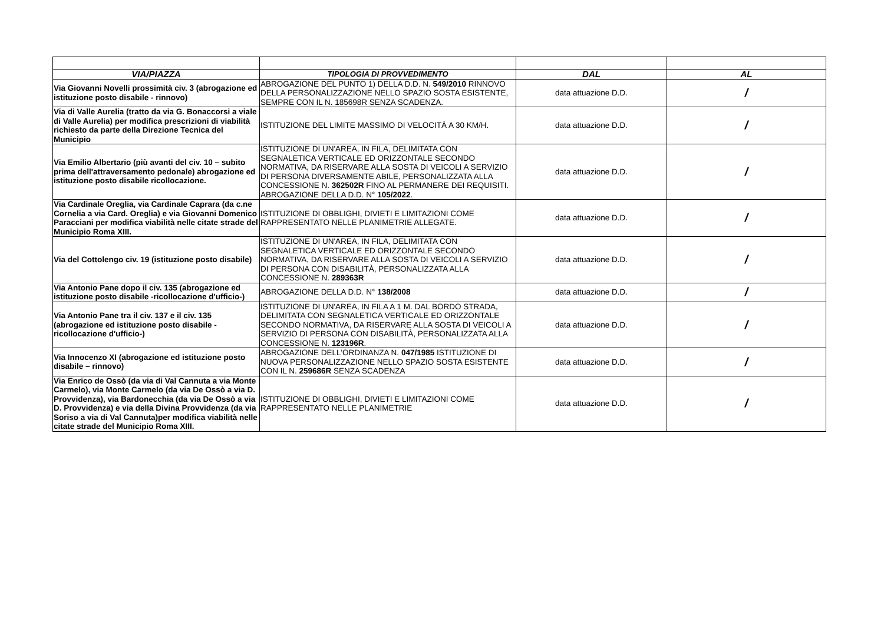| VIA/PIAZZA | TIPOLOGIA DI PROVVEDIMENTO | DAL | AL |
| --- | --- | --- | --- |
| Via Giovanni Novelli prossimità civ. 3 (abrogazione ed istituzione posto disabile - rinnovo) | ABROGAZIONE DEL PUNTO 1) DELLA D.D. N. 549/2010 RINNOVO DELLA PERSONALIZZAZIONE NELLO SPAZIO SOSTA ESISTENTE, SEMPRE CON IL N. 185698R SENZA SCADENZA. | data attuazione D.D. | / |
| Via di Valle Aurelia (tratto da via G. Bonaccorsi a viale di Valle Aurelia) per modifica prescrizioni di viabilità richiesto da parte della Direzione Tecnica del Municipio | ISTITUZIONE DEL LIMITE MASSIMO DI VELOCITÀ A 30 KM/H. | data attuazione D.D. | / |
| Via Emilio Albertario (più avanti del civ. 10 – subito prima dell'attraversamento pedonale) abrogazione ed istituzione posto disabile ricollocazione. | ISTITUZIONE DI UN'AREA, IN FILA, DELIMITATA CON SEGNALETICA VERTICALE ED ORIZZONTALE SECONDO NORMATIVA, DA RISERVARE ALLA SOSTA DI VEICOLI A SERVIZIO DI PERSONA DIVERSAMENTE ABILE, PERSONALIZZATA ALLA CONCESSIONE N. 362502R FINO AL PERMANERE DEI REQUISITI. ABROGAZIONE DELLA D.D. N° 105/2022 . | data attuazione D.D. | / |
| Via Cardinale Oreglia, via Cardinale Caprara (da c.ne Cornelia a via Card. Oreglia) e via Giovanni Domenico Paracciani per modifica viabilità nelle citate strade del Municipio Roma XIII. | ISTITUZIONE DI OBBLIGHI, DIVIETI E LIMITAZIONI COME RAPPRESENTATO NELLE PLANIMETRIE ALLEGATE. | data attuazione D.D. | / |
| Via del Cottolengo civ. 19 (istituzione posto disabile) | ISTITUZIONE DI UN'AREA, IN FILA, DELIMITATA CON SEGNALETICA VERTICALE ED ORIZZONTALE SECONDO NORMATIVA, DA RISERVARE ALLA SOSTA DI VEICOLI A SERVIZIO DI PERSONA CON DISABILITÀ, PERSONALIZZATA ALLA CONCESSIONE N. 289363R | data attuazione D.D. | / |
| Via Antonio Pane dopo il civ. 135 (abrogazione ed istituzione posto disabile -ricollocazione d'ufficio-) | ABROGAZIONE DELLA D.D. N° 138/2008 | data attuazione D.D. | / |
| Via Antonio Pane tra il civ. 137 e il civ. 135 (abrogazione ed istituzione posto disabile - ricollocazione d'ufficio-) | ISTITUZIONE DI UN'AREA, IN FILA A 1 M. DAL BORDO STRADA, DELIMITATA CON SEGNALETICA VERTICALE ED ORIZZONTALE SECONDO NORMATIVA, DA RISERVARE ALLA SOSTA DI VEICOLI A SERVIZIO DI PERSONA CON DISABILITÀ, PERSONALIZZATA ALLA CONCESSIONE N. 123196R . | data attuazione D.D. | / |
| Via Innocenzo XI (abrogazione ed istituzione posto disabile – rinnovo) | ABROGAZIONE DELL'ORDINANZA N. 047/1985 ISTITUZIONE DI NUOVA PERSONALIZZAZIONE NELLO SPAZIO SOSTA ESISTENTE CON IL N. 259686R SENZA SCADENZA | data attuazione D.D. | / |
| Via Enrico de Ossò (da via di Val Cannuta a via Monte Carmelo), via Monte Carmelo (da via De Ossò a via D. Provvidenza), via Bardonecchia (da via De Ossò a via D. Provvidenza) e via della Divina Provvidenza (da via Soriso a via di Val Cannuta)per modifica viabilità nelle citate strade del Municipio Roma XIII. | ISTITUZIONE DI OBBLIGHI, DIVIETI E LIMITAZIONI COME RAPPRESENTATO NELLE PLANIMETRIE | data attuazione D.D. | / |